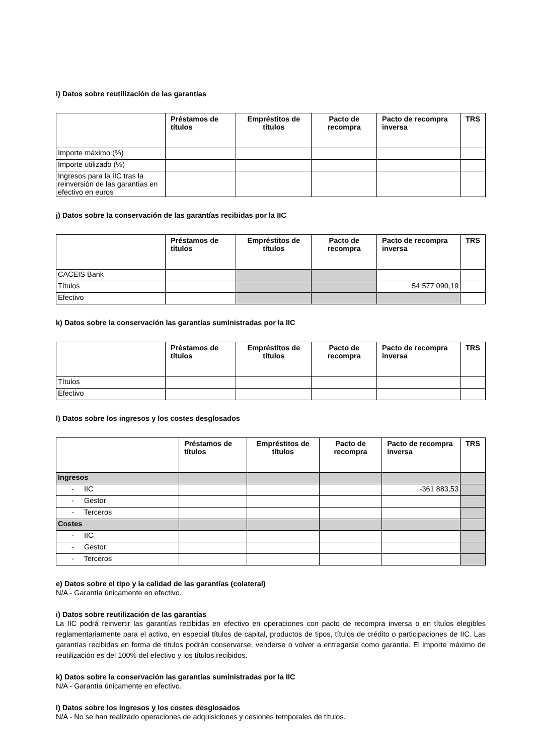i) Datos sobre reutilización de las garantías
| | Préstamos de títulos | Empréstitos de títulos | Pacto de recompra | Pacto de recompra inversa | TRS |
| --- | --- | --- | --- | --- | --- |
| Importe máximo (%) | | | | | |
| Importe utilizado (%) | | | | | |
| Ingresos para la IIC tras la reinversión de las garantías en efectivo en euros | | | | | |
j) Datos sobre la conservación de las garantías recibidas por la IIC
| | Préstamos de títulos | Empréstitos de títulos | Pacto de recompra | Pacto de recompra inversa | TRS |
| --- | --- | --- | --- | --- | --- |
| CACEIS Bank | | | | | |
| Títulos | | | | 54 577 090,19 | |
| Efectivo | | | | | |
k) Datos sobre la conservación las garantías suministradas por la IIC
| | Préstamos de títulos | Empréstitos de títulos | Pacto de recompra | Pacto de recompra inversa | TRS |
| --- | --- | --- | --- | --- | --- |
| Títulos | | | | | |
| Efectivo | | | | | |
l) Datos sobre los ingresos y los costes desglosados
| | Préstamos de títulos | Empréstitos de títulos | Pacto de recompra | Pacto de recompra inversa | TRS |
| --- | --- | --- | --- | --- | --- |
| Ingresos | | | | | |
| - IIC | | | | -361 883,53 | |
| - Gestor | | | | | |
| - Terceros | | | | | |
| Costes | | | | | |
| - IIC | | | | | |
| - Gestor | | | | | |
| - Terceros | | | | | |
e) Datos sobre el tipo y la calidad de las garantías (colateral)
N/A - Garantía únicamente en efectivo.
i) Datos sobre reutilización de las garantías
La IIC podrá reinvertir las garantías recibidas en efectivo en operaciones con pacto de recompra inversa o en títulos elegibles reglamentariamente para el activo, en especial títulos de capital, productos de tipos, títulos de crédito o participaciones de IIC. Las garantías recibidas en forma de títulos podrán conservarse, venderse o volver a entregarse como garantía. El importe máximo de reutilización es del 100% del efectivo y los títulos recibidos.
k) Datos sobre la conservación las garantías suministradas por la IIC
N/A - Garantía únicamente en efectivo.
l) Datos sobre los ingresos y los costes desglosados
N/A - No se han realizado operaciones de adquisiciones y cesiones temporales de títulos.